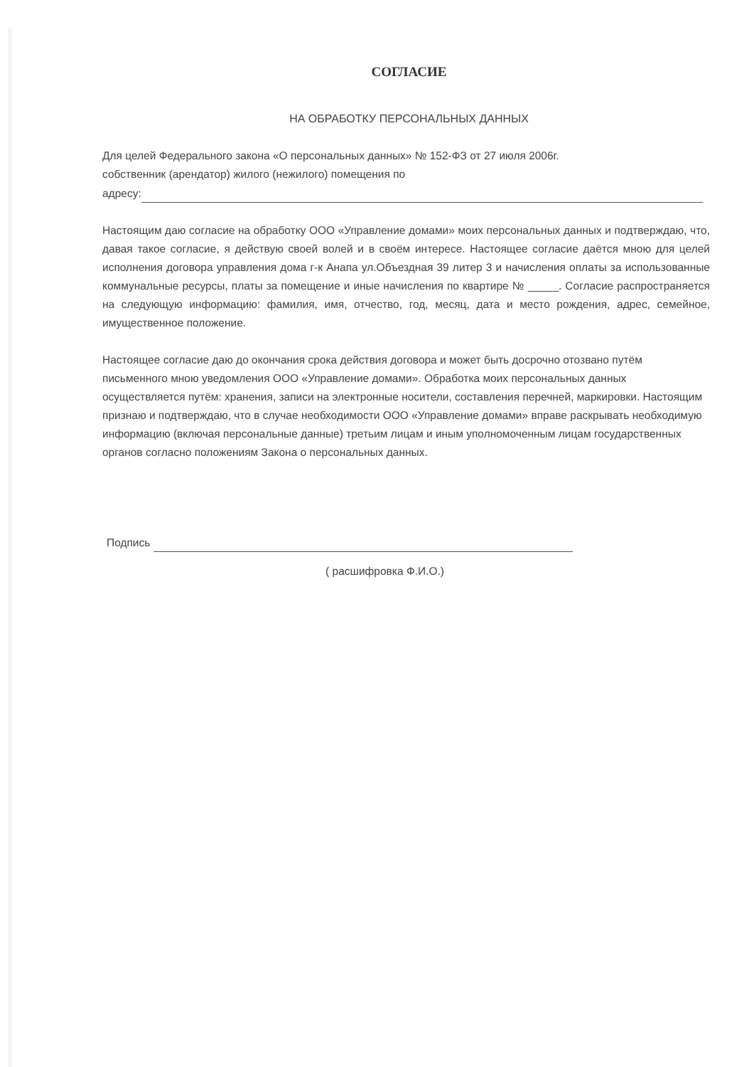СОГЛАСИЕ
НА ОБРАБОТКУ ПЕРСОНАЛЬНЫХ ДАННЫХ
Для целей Федерального закона «О персональных данных» № 152-ФЗ от 27 июля 2006г.
собственник (арендатор) жилого (нежилого) помещения по
адресу:
Настоящим даю согласие на обработку ООО «Управление домами» моих персональных данных и подтверждаю, что, давая такое согласие, я действую своей волей и в своём интересе. Настоящее согласие даётся мною для целей исполнения договора управления дома г-к Анапа ул.Объездная 39 литер 3 и начисления оплаты за использованные коммунальные ресурсы, платы за помещение и иные начисления по квартире № _____. Согласие распространяется на следующую информацию: фамилия, имя, отчество, год, месяц, дата и место рождения, адрес, семейное, имущественное положение.
Настоящее согласие даю до окончания срока действия договора и может быть досрочно отозвано путём письменного мною уведомления ООО «Управление домами». Обработка моих персональных данных осуществляется путём: хранения, записи на электронные носители, составления перечней, маркировки. Настоящим признаю и подтверждаю, что в случае необходимости ООО «Управление домами» вправе раскрывать необходимую информацию (включая персональные данные) третьим лицам и иным уполномоченным лицам государственных органов согласно положениям Закона о персональных данных.
Подпись
( расшифровка Ф.И.О.)